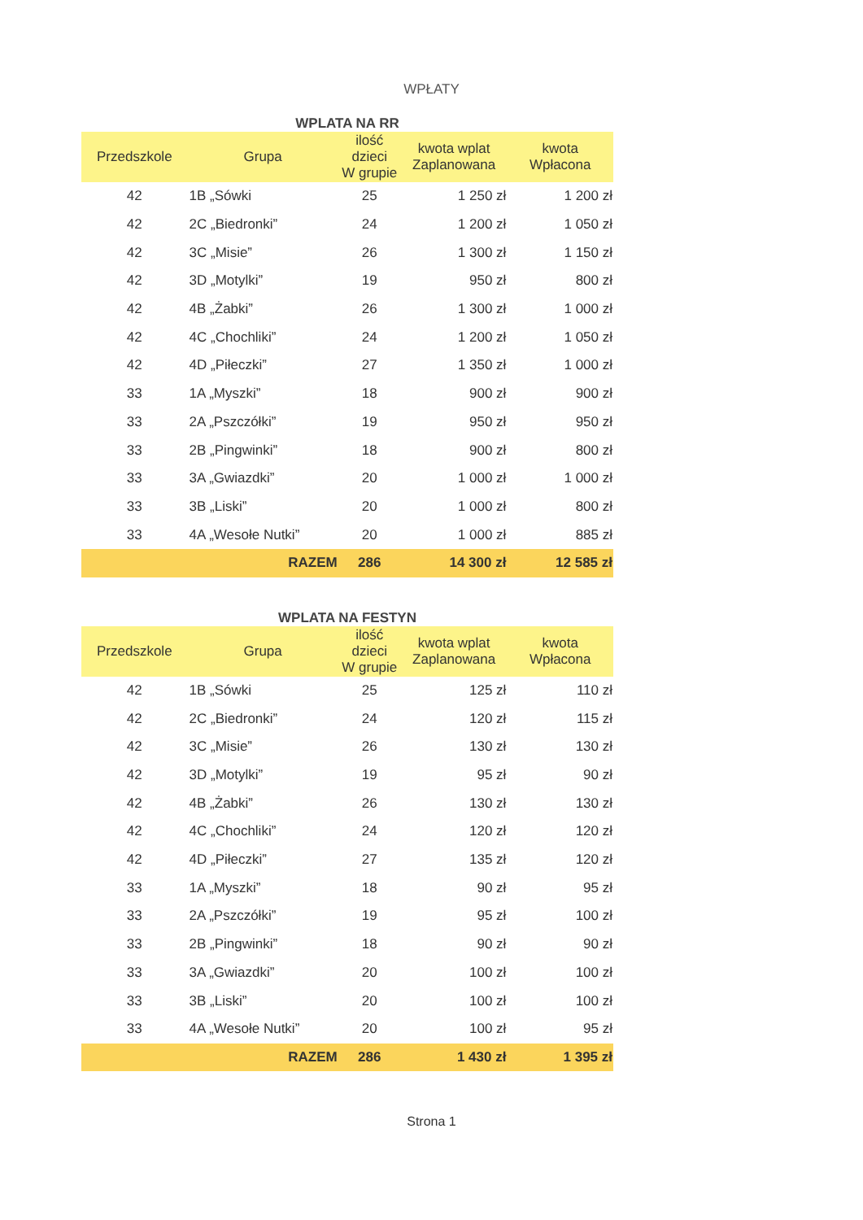WPŁATY
WPLATA NA RR
| Przedszkole | Grupa | ilość dzieci W grupie | kwota wplat Zaplanowana | kwota Wpłacona |
| --- | --- | --- | --- | --- |
| 42 | 1B „Sówki | 25 | 1 250 zł | 1 200 zł |
| 42 | 2C „Biedronki” | 24 | 1 200 zł | 1 050 zł |
| 42 | 3C „Misie” | 26 | 1 300 zł | 1 150 zł |
| 42 | 3D „Motylki” | 19 | 950 zł | 800 zł |
| 42 | 4B „Żabki” | 26 | 1 300 zł | 1 000 zł |
| 42 | 4C „Chochliki” | 24 | 1 200 zł | 1 050 zł |
| 42 | 4D „Piłeczki” | 27 | 1 350 zł | 1 000 zł |
| 33 | 1A „Myszki” | 18 | 900 zł | 900 zł |
| 33 | 2A „Pszczółki” | 19 | 950 zł | 950 zł |
| 33 | 2B „Pingwinki” | 18 | 900 zł | 800 zł |
| 33 | 3A „Gwiazdki” | 20 | 1 000 zł | 1 000 zł |
| 33 | 3B „Liski” | 20 | 1 000 zł | 800 zł |
| 33 | 4A „Wesołe Nutki” | 20 | 1 000 zł | 885 zł |
| | RAZEM | 286 | 14 300 zł | 12 585 zł |
WPLATA NA FESTYN
| Przedszkole | Grupa | ilość dzieci W grupie | kwota wplat Zaplanowana | kwota Wpłacona |
| --- | --- | --- | --- | --- |
| 42 | 1B „Sówki | 25 | 125 zł | 110 zł |
| 42 | 2C „Biedronki” | 24 | 120 zł | 115 zł |
| 42 | 3C „Misie” | 26 | 130 zł | 130 zł |
| 42 | 3D „Motylki” | 19 | 95 zł | 90 zł |
| 42 | 4B „Żabki” | 26 | 130 zł | 130 zł |
| 42 | 4C „Chochliki” | 24 | 120 zł | 120 zł |
| 42 | 4D „Piłeczki” | 27 | 135 zł | 120 zł |
| 33 | 1A „Myszki” | 18 | 90 zł | 95 zł |
| 33 | 2A „Pszczółki” | 19 | 95 zł | 100 zł |
| 33 | 2B „Pingwinki” | 18 | 90 zł | 90 zł |
| 33 | 3A „Gwiazdki” | 20 | 100 zł | 100 zł |
| 33 | 3B „Liski” | 20 | 100 zł | 100 zł |
| 33 | 4A „Wesołe Nutki” | 20 | 100 zł | 95 zł |
| | RAZEM | 286 | 1 430 zł | 1 395 zł |
Strona 1